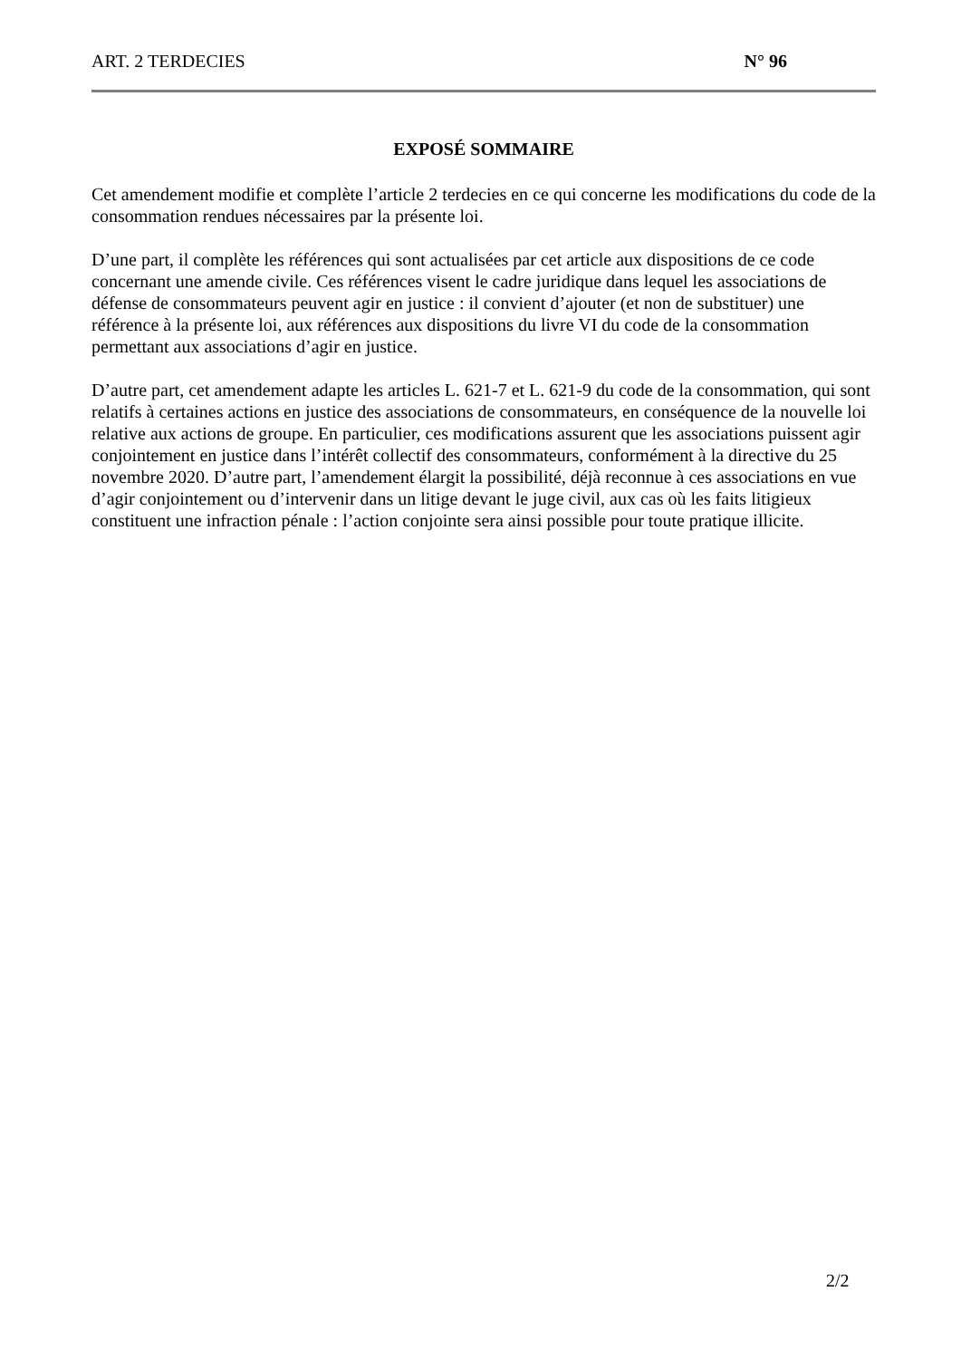ART. 2 TERDECIES N° 96
EXPOSÉ SOMMAIRE
Cet amendement modifie et complète l’article 2 terdecies en ce qui concerne les modifications du code de la consommation rendues nécessaires par la présente loi.
D’une part, il complète les références qui sont actualisées par cet article aux dispositions de ce code concernant une amende civile. Ces références visent le cadre juridique dans lequel les associations de défense de consommateurs peuvent agir en justice : il convient d’ajouter (et non de substituer) une référence à la présente loi, aux références aux dispositions du livre VI du code de la consommation permettant aux associations d’agir en justice.
D’autre part, cet amendement adapte les articles L. 621-7 et L. 621-9 du code de la consommation, qui sont relatifs à certaines actions en justice des associations de consommateurs, en conséquence de la nouvelle loi relative aux actions de groupe. En particulier, ces modifications assurent que les associations puissent agir conjointement en justice dans l’intérêt collectif des consommateurs, conformément à la directive du 25 novembre 2020. D’autre part, l’amendement élargit la possibilité, déjà reconnue à ces associations en vue d’agir conjointement ou d’intervenir dans un litige devant le juge civil, aux cas où les faits litigieux constituent une infraction pénale : l’action conjointe sera ainsi possible pour toute pratique illicite.
2/2